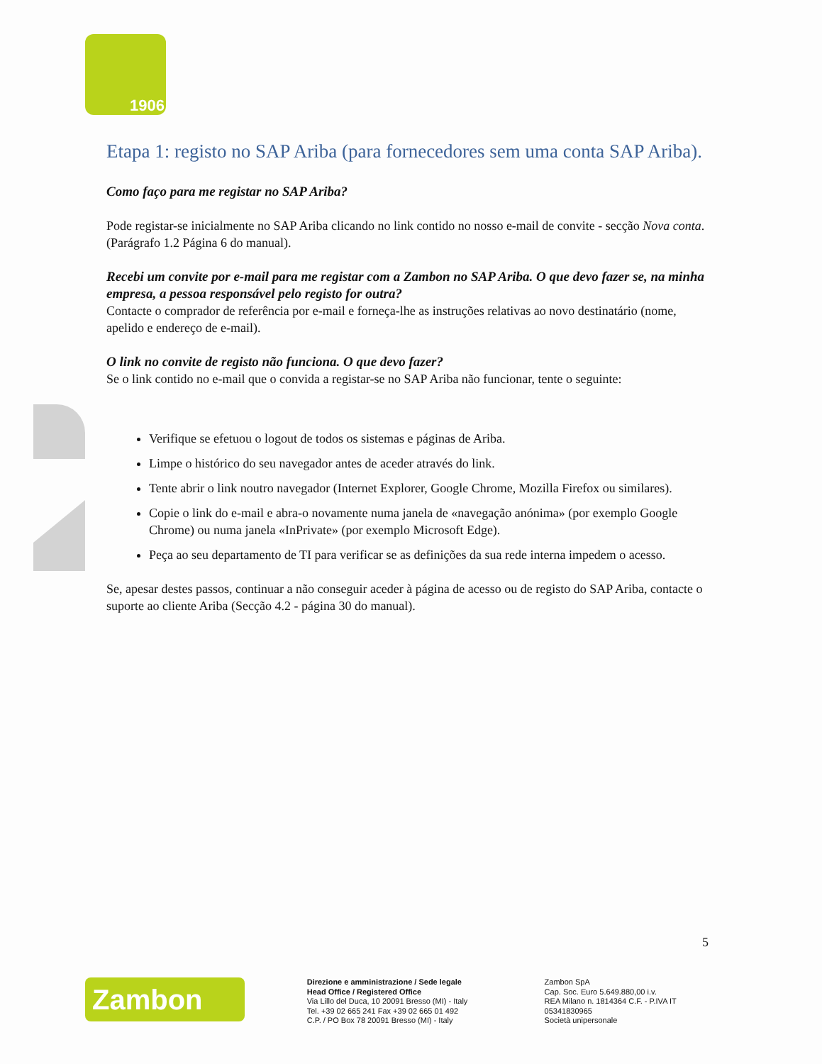1906
Etapa 1: registo no SAP Ariba (para fornecedores sem uma conta SAP Ariba).
Como faço para me registar no SAP Ariba?
Pode registar-se inicialmente no SAP Ariba clicando no link contido no nosso e-mail de convite - secção Nova conta. (Parágrafo 1.2 Página 6 do manual).
Recebi um convite por e-mail para me registar com a Zambon no SAP Ariba. O que devo fazer se, na minha empresa, a pessoa responsável pelo registo for outra?
Contacte o comprador de referência por e-mail e forneça-lhe as instruções relativas ao novo destinatário (nome, apelido e endereço de e-mail).
O link no convite de registo não funciona. O que devo fazer?
Se o link contido no e-mail que o convida a registar-se no SAP Ariba não funcionar, tente o seguinte:
Verifique se efetuou o logout de todos os sistemas e páginas de Ariba.
Limpe o histórico do seu navegador antes de aceder através do link.
Tente abrir o link noutro navegador (Internet Explorer, Google Chrome, Mozilla Firefox ou similares).
Copie o link do e-mail e abra-o novamente numa janela de «navegação anónima» (por exemplo Google Chrome) ou numa janela «InPrivate» (por exemplo Microsoft Edge).
Peça ao seu departamento de TI para verificar se as definições da sua rede interna impedem o acesso.
Se, apesar destes passos, continuar a não conseguir aceder à página de acesso ou de registo do SAP Ariba, contacte o suporte ao cliente Ariba (Secção 4.2 - página 30 do manual).
5
Zambon
Direzione e amministrazione / Sede legale
Head Office / Registered Office
Via Lillo del Duca, 10 20091 Bresso (MI) - Italy
Tel. +39 02 665 241 Fax +39 02 665 01 492
C.P. / PO Box 78 20091 Bresso (MI) - Italy
Zambon SpA
Cap. Soc. Euro 5.649.880,00 i.v.
REA Milano n. 1814364 C.F. - P.IVA IT 05341830965
Società unipersonale